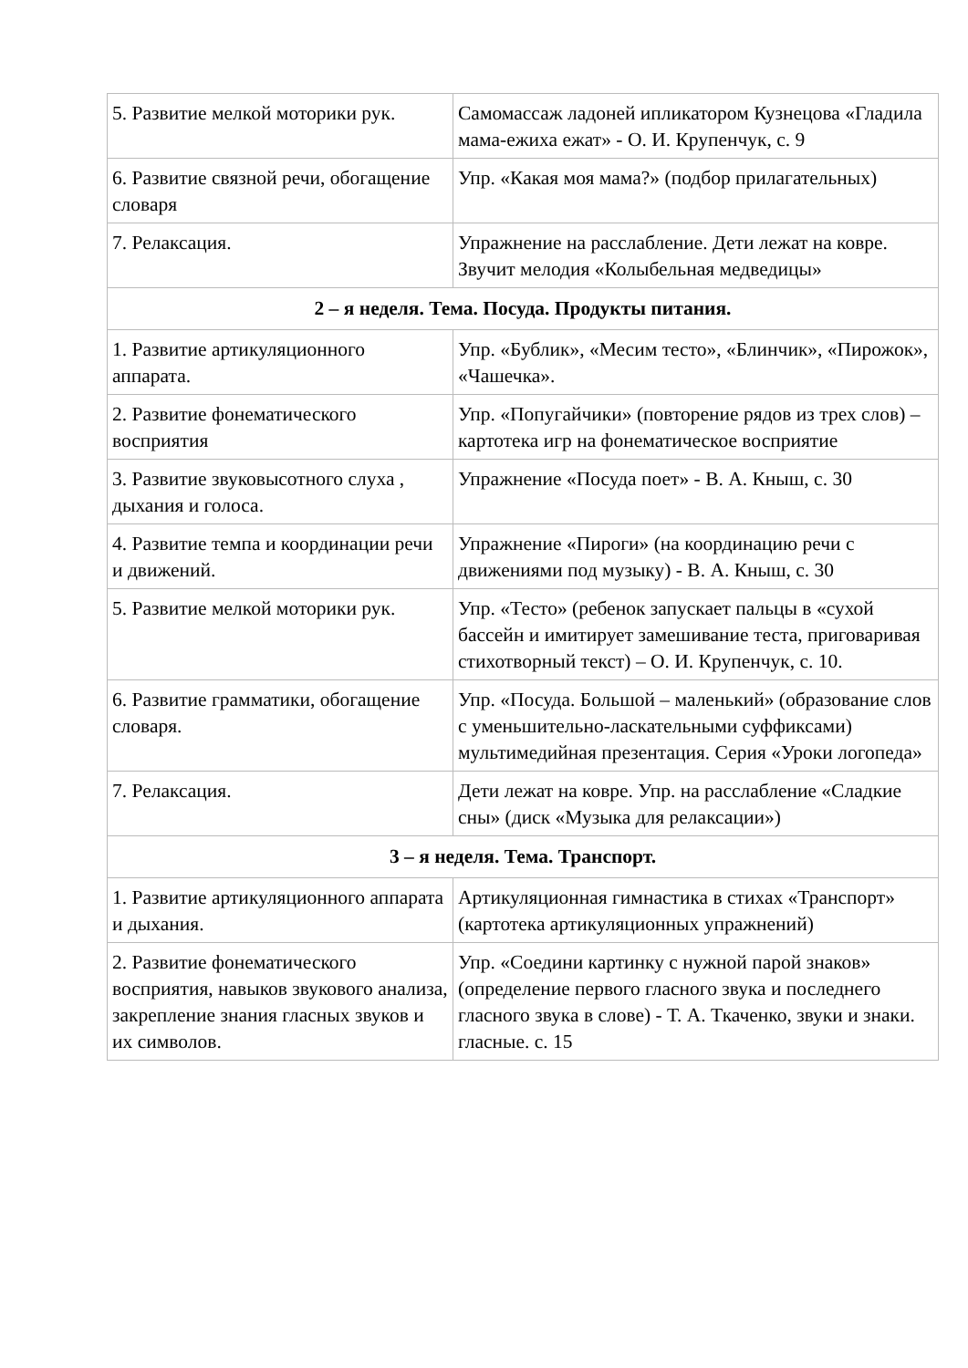| 5. Развитие мелкой моторики рук. | Самомассаж ладоней ипликатором Кузнецова «Гладила мама-ежиха ежат» - О. И. Крупенчук, с. 9 |
| 6. Развитие связной речи, обогащение словаря | Упр. «Какая моя мама?» (подбор прилагательных) |
| 7. Релаксация. | Упражнение на расслабление. Дети лежат на ковре. Звучит мелодия «Колыбельная медведицы» |
| 2 – я неделя. Тема. Посуда. Продукты питания. | |
| 1. Развитие артикуляционного аппарата. | Упр. «Бублик», «Месим тесто», «Блинчик», «Пирожок», «Чашечка». |
| 2. Развитие фонематического восприятия | Упр. «Попугайчики» (повторение рядов из трех слов) – картотека игр на фонематическое восприятие |
| 3. Развитие звуковысотного слуха , дыхания и голоса. | Упражнение «Посуда поет» - В. А. Кныш, с. 30 |
| 4. Развитие темпа и координации речи и движений. | Упражнение «Пироги» (на координацию речи с движениями под музыку) - В. А. Кныш, с. 30 |
| 5. Развитие мелкой моторики рук. | Упр. «Тесто» (ребенок запускает пальцы в «сухой бассейн и имитирует замешивание теста, приговаривая стихотворный текст) – О. И. Крупенчук, с. 10. |
| 6. Развитие грамматики, обогащение словаря. | Упр. «Посуда. Большой – маленький» (образование слов с уменьшительно-ласкательными суффиксами) мультимедийная презентация. Серия «Уроки логопеда» |
| 7. Релаксация. | Дети лежат на ковре. Упр. на расслабление «Сладкие сны» (диск «Музыка для релаксации») |
| 3 – я неделя. Тема. Транспорт. | |
| 1. Развитие артикуляционного аппарата и дыхания. | Артикуляционная гимнастика в стихах «Транспорт» (картотека артикуляционных упражнений) |
| 2. Развитие фонематического восприятия, навыков звукового анализа, закрепление знания гласных звуков и их символов. | Упр. «Соедини картинку с нужной парой знаков» (определение первого гласного звука и последнего гласного звука в слове) - Т. А. Ткаченко, звуки и знаки. гласные. с. 15 |